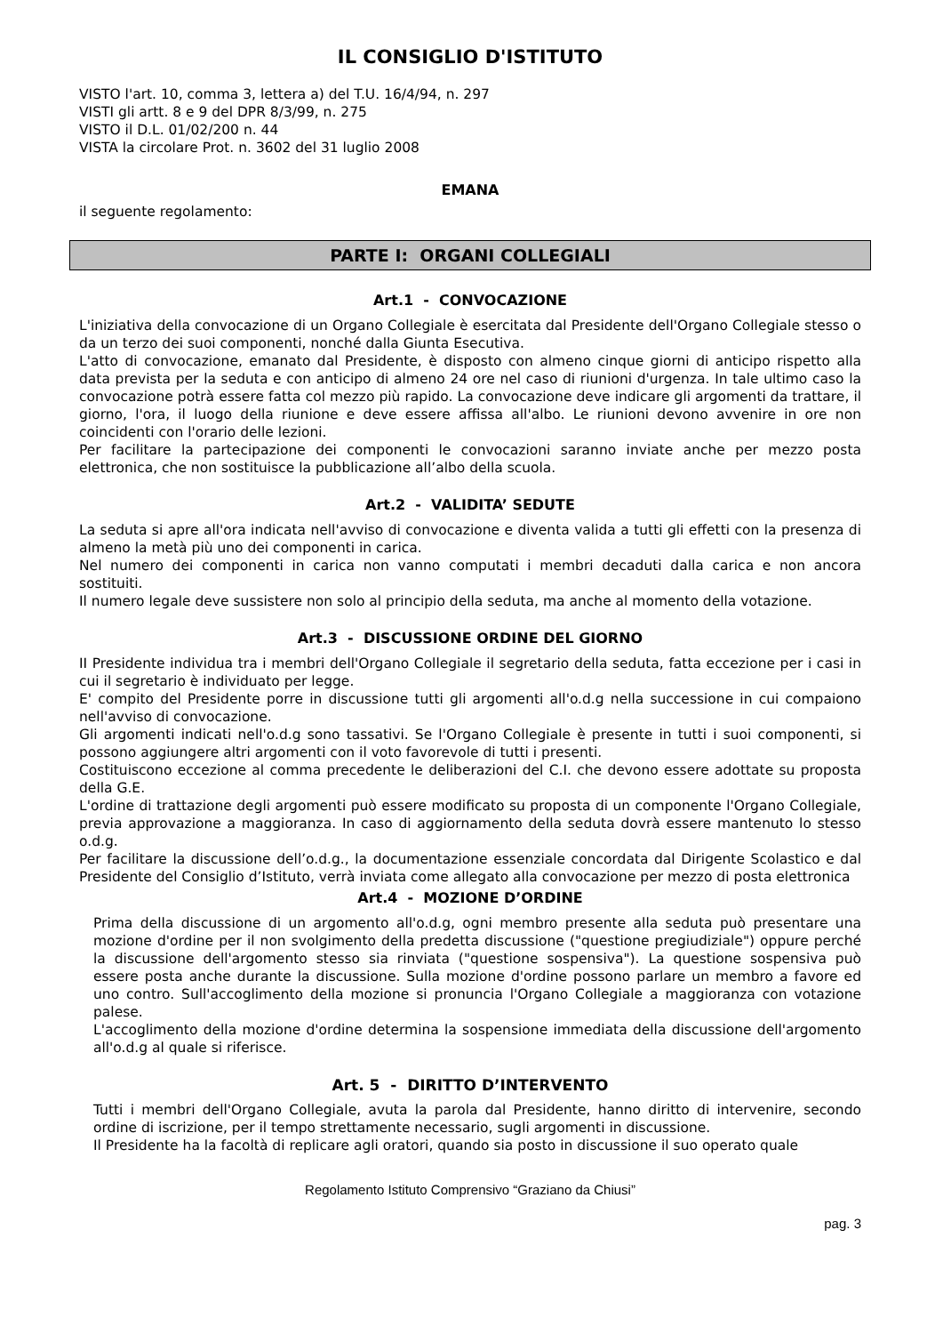IL CONSIGLIO D'ISTITUTO
VISTO l'art. 10, comma 3, lettera a) del T.U. 16/4/94, n. 297
VISTI gli artt. 8 e 9 del DPR 8/3/99, n. 275
VISTO il D.L. 01/02/200 n. 44
VISTA la circolare Prot. n. 3602 del 31 luglio 2008
EMANA
il seguente regolamento:
PARTE I: ORGANI COLLEGIALI
Art.1 - CONVOCAZIONE
L'iniziativa della convocazione di un Organo Collegiale è esercitata dal Presidente dell'Organo Collegiale stesso o da un terzo dei suoi componenti, nonché dalla Giunta Esecutiva.
L'atto di convocazione, emanato dal Presidente, è disposto con almeno cinque giorni di anticipo rispetto alla data prevista per la seduta e con anticipo di almeno 24 ore nel caso di riunioni d'urgenza. In tale ultimo caso la convocazione potrà essere fatta col mezzo più rapido. La convocazione deve indicare gli argomenti da trattare, il giorno, l'ora, il luogo della riunione e deve essere affissa all'albo. Le riunioni devono avvenire in ore non coincidenti con l'orario delle lezioni.
Per facilitare la partecipazione dei componenti le convocazioni saranno inviate anche per mezzo posta elettronica, che non sostituisce la pubblicazione all’albo della scuola.
Art.2 - VALIDITA’ SEDUTE
La seduta si apre all'ora indicata nell'avviso di convocazione e diventa valida a tutti gli effetti con la presenza di almeno la metà più uno dei componenti in carica.
Nel numero dei componenti in carica non vanno computati i membri decaduti dalla carica e non ancora sostituiti.
Il numero legale deve sussistere non solo al principio della seduta, ma anche al momento della votazione.
Art.3 - DISCUSSIONE ORDINE DEL GIORNO
II Presidente individua tra i membri dell'Organo Collegiale il segretario della seduta, fatta eccezione per i casi in cui il segretario è individuato per legge.
E' compito del Presidente porre in discussione tutti gli argomenti all'o.d.g nella successione in cui compaiono nell'avviso di convocazione.
Gli argomenti indicati nell'o.d.g sono tassativi. Se l'Organo Collegiale è presente in tutti i suoi componenti, si possono aggiungere altri argomenti con il voto favorevole di tutti i presenti.
Costituiscono eccezione al comma precedente le deliberazioni del C.I. che devono essere adottate su proposta della G.E.
L'ordine di trattazione degli argomenti può essere modificato su proposta di un componente l'Organo Collegiale, previa approvazione a maggioranza. In caso di aggiornamento della seduta dovrà essere mantenuto lo stesso o.d.g.
Per facilitare la discussione dell’o.d.g., la documentazione essenziale concordata dal Dirigente Scolastico e dal Presidente del Consiglio d’Istituto, verrà inviata come allegato alla convocazione per mezzo di posta elettronica
Art.4 - MOZIONE D’ORDINE
Prima della discussione di un argomento all'o.d.g, ogni membro presente alla seduta può presentare una mozione d'ordine per il non svolgimento della predetta discussione ("questione pregiudiziale") oppure perché la discussione dell'argomento stesso sia rinviata ("questione sospensiva"). La questione sospensiva può essere posta anche durante la discussione. Sulla mozione d'ordine possono parlare un membro a favore ed uno contro. Sull'accoglimento della mozione si pronuncia l'Organo Collegiale a maggioranza con votazione palese.
L'accoglimento della mozione d'ordine determina la sospensione immediata della discussione dell'argomento all'o.d.g al quale si riferisce.
Art. 5 - DIRITTO D’INTERVENTO
Tutti i membri dell'Organo Collegiale, avuta la parola dal Presidente, hanno diritto di intervenire, secondo ordine di iscrizione, per il tempo strettamente necessario, sugli argomenti in discussione.
Il Presidente ha la facoltà di replicare agli oratori, quando sia posto in discussione il suo operato quale
Regolamento Istituto Comprensivo “Graziano da Chiusi”
pag. 3